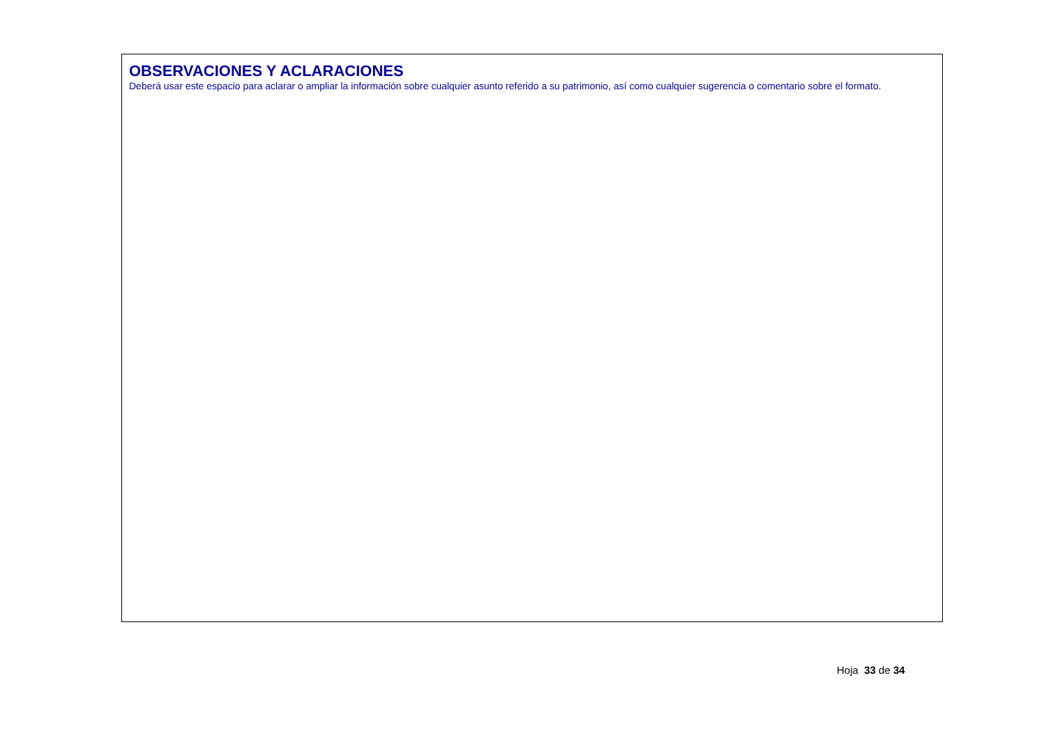OBSERVACIONES Y ACLARACIONES
Deberá usar este espacio para aclarar o ampliar la información sobre cualquier asunto referido a su patrimonio, así como cualquier sugerencia o comentario sobre el formato.
Hoja 33 de 34